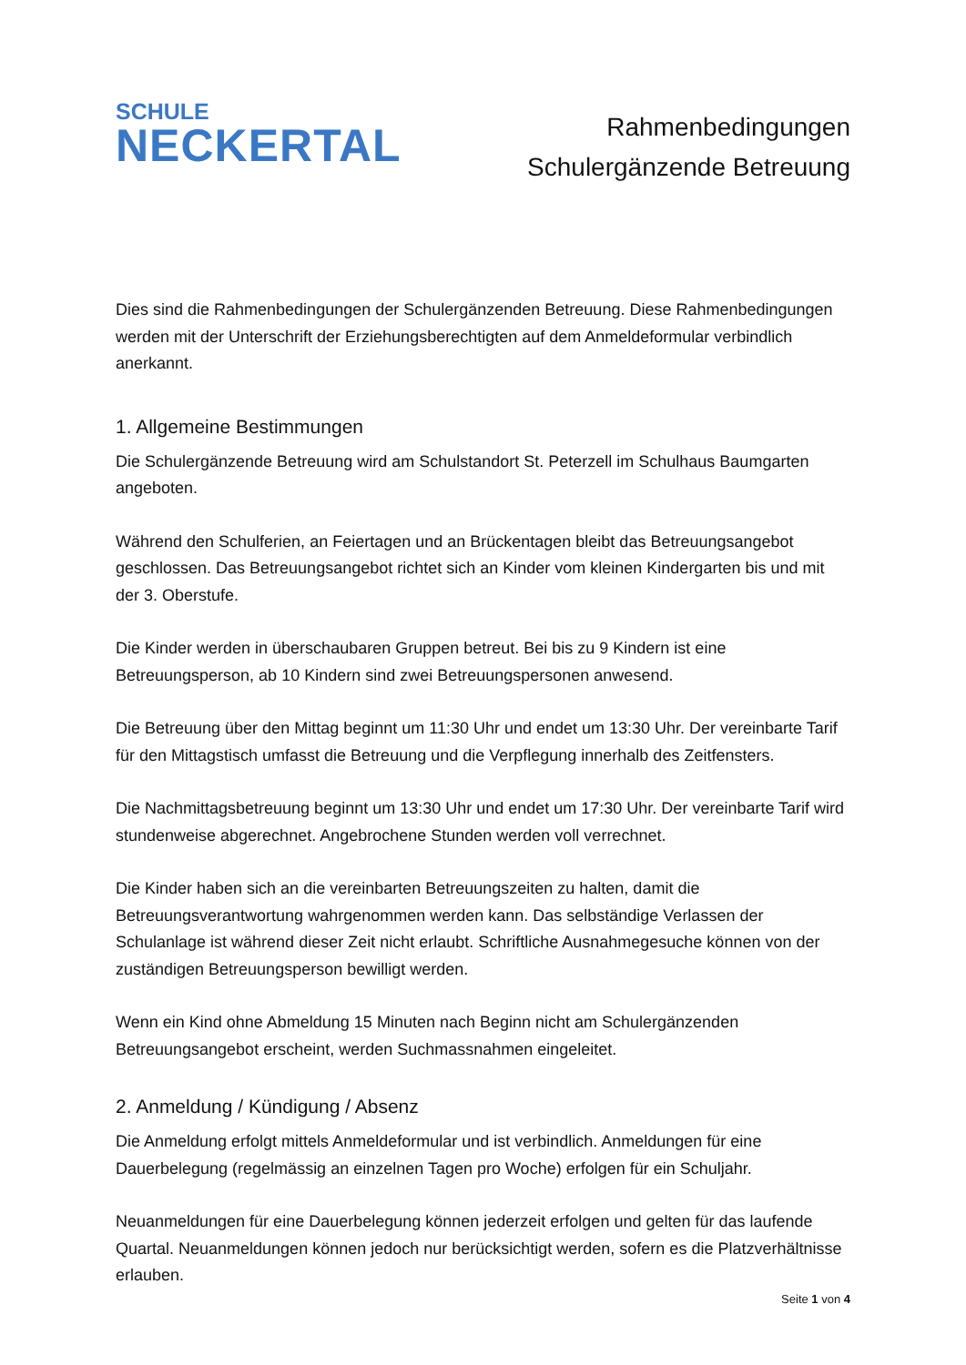SCHULE
NECKERTAL
Rahmenbedingungen
Schulergänzende Betreuung
Dies sind die Rahmenbedingungen der Schulergänzenden Betreuung. Diese Rahmenbedingungen werden mit der Unterschrift der Erziehungsberechtigten auf dem Anmeldeformular verbindlich anerkannt.
1. Allgemeine Bestimmungen
Die Schulergänzende Betreuung wird am Schulstandort St. Peterzell im Schulhaus Baumgarten angeboten.
Während den Schulferien, an Feiertagen und an Brückentagen bleibt das Betreuungsangebot geschlossen. Das Betreuungsangebot richtet sich an Kinder vom kleinen Kindergarten bis und mit der 3. Oberstufe.
Die Kinder werden in überschaubaren Gruppen betreut. Bei bis zu 9 Kindern ist eine Betreuungsperson, ab 10 Kindern sind zwei Betreuungspersonen anwesend.
Die Betreuung über den Mittag beginnt um 11:30 Uhr und endet um 13:30 Uhr. Der vereinbarte Tarif für den Mittagstisch umfasst die Betreuung und die Verpflegung innerhalb des Zeitfensters.
Die Nachmittagsbetreuung beginnt um 13:30 Uhr und endet um 17:30 Uhr. Der vereinbarte Tarif wird stundenweise abgerechnet. Angebrochene Stunden werden voll verrechnet.
Die Kinder haben sich an die vereinbarten Betreuungszeiten zu halten, damit die Betreuungsverantwortung wahrgenommen werden kann. Das selbständige Verlassen der Schulanlage ist während dieser Zeit nicht erlaubt. Schriftliche Ausnahmegesuche können von der zuständigen Betreuungsperson bewilligt werden.
Wenn ein Kind ohne Abmeldung 15 Minuten nach Beginn nicht am Schulergänzenden Betreuungsangebot erscheint, werden Suchmassnahmen eingeleitet.
2. Anmeldung / Kündigung / Absenz
Die Anmeldung erfolgt mittels Anmeldeformular und ist verbindlich. Anmeldungen für eine Dauerbelegung (regelmässig an einzelnen Tagen pro Woche) erfolgen für ein Schuljahr.
Neuanmeldungen für eine Dauerbelegung können jederzeit erfolgen und gelten für das laufende Quartal. Neuanmeldungen können jedoch nur berücksichtigt werden, sofern es die Platzverhältnisse erlauben.
Seite 1 von 4